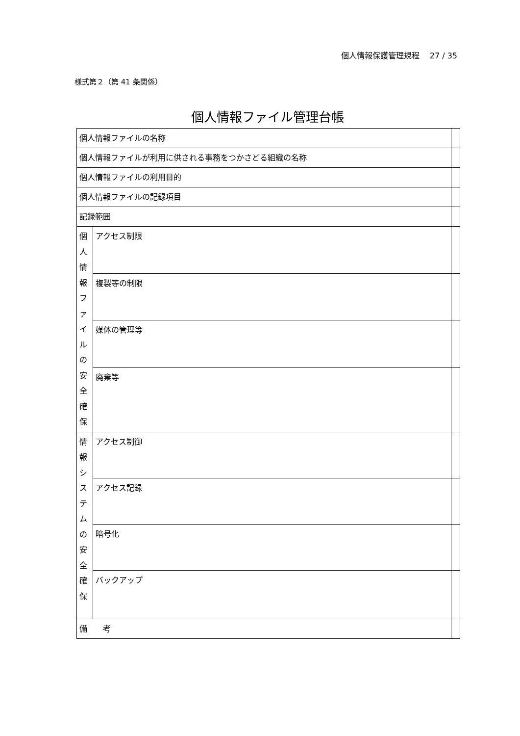個人情報保護管理規程　 27 / 35
様式第２（第 41 条関係）
個人情報ファイル管理台帳
| 個人情報ファイルの名称 | | |
| 個人情報ファイルが利用に供される事務をつかさどる組織の名称 | | |
| 個人情報ファイルの利用目的 | | |
| 個人情報ファイルの記録項目 | | |
| 記録範囲 | | |
| 個 人 情 報 フ ァ イ ル の 安 全 確 保 | アクセス制限 | |
| | 複製等の制限 | |
| | 媒体の管理等 | |
| | 廃棄等 | |
| 情 報 シ ス テ ム の 安 全 確 保 | アクセス制御 | |
| | アクセス記録 | |
| | 暗号化 | |
| | バックアップ | |
| 備 考 | | |